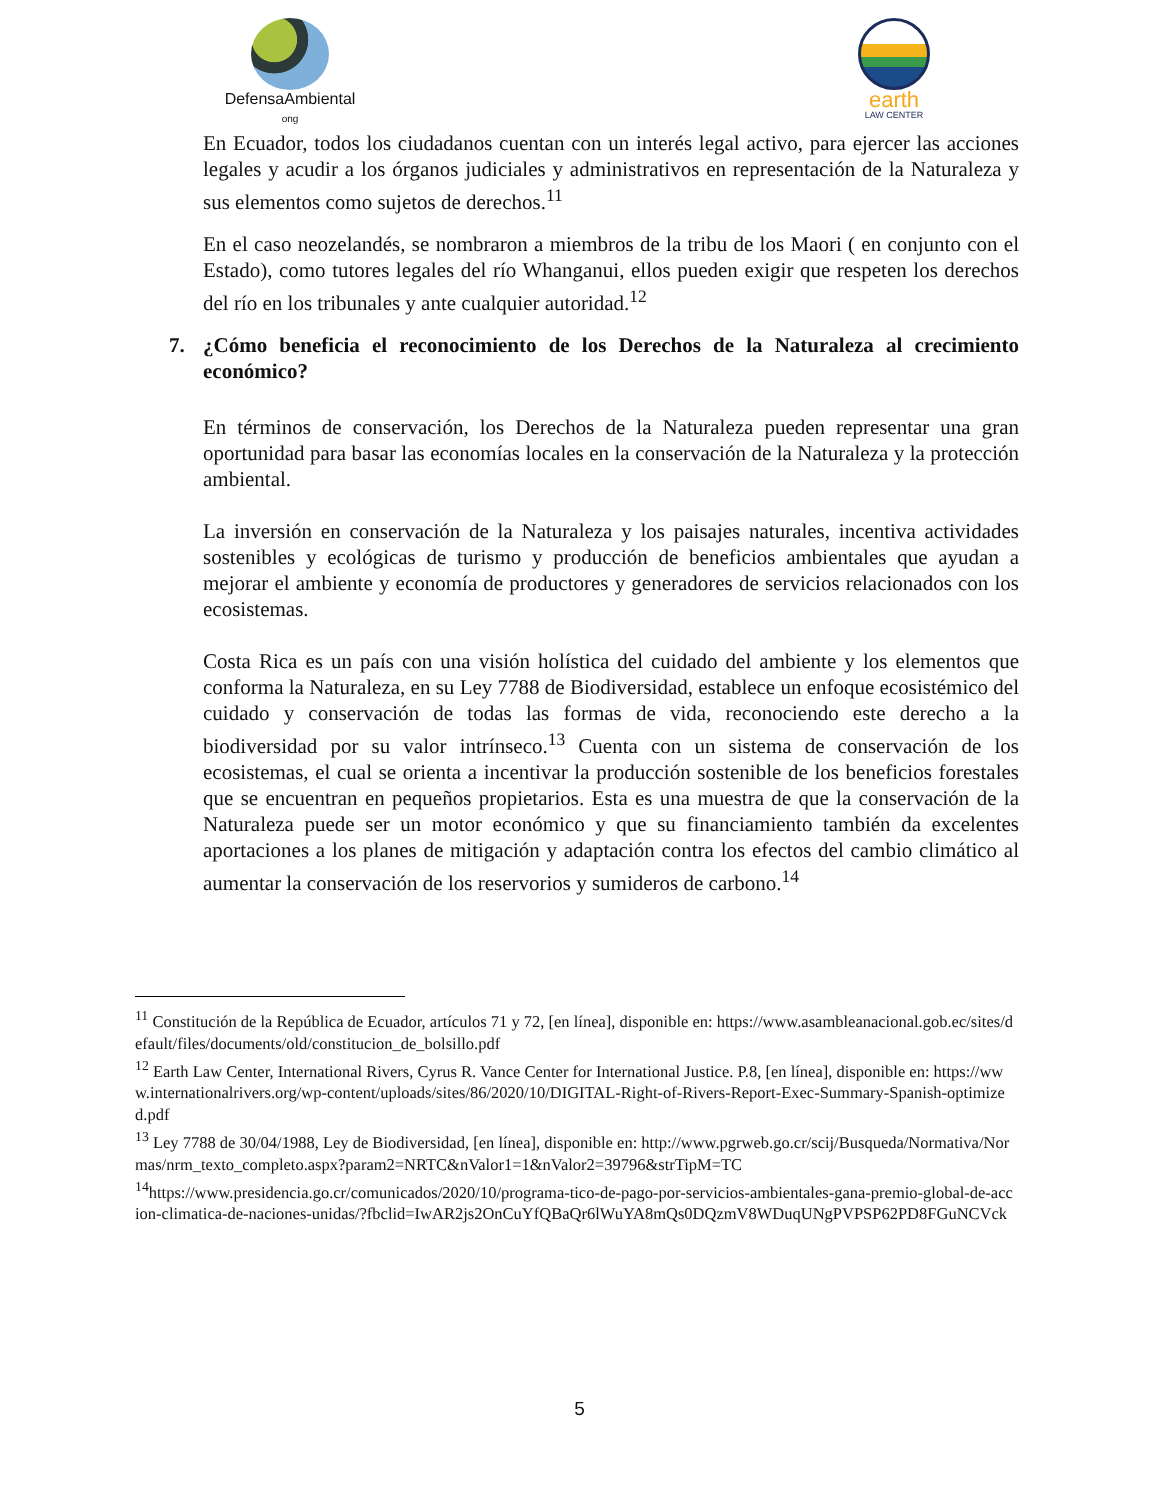DefensaAmbiental
ong
earth
LAW CENTER
En Ecuador, todos los ciudadanos cuentan con un interés legal activo, para ejercer las acciones legales y acudir a los órganos judiciales y administrativos en representación de la Naturaleza y sus elementos como sujetos de derechos.<sup>11</sup>
En el caso neozelandés, se nombraron a miembros de la tribu de los Maori ( en conjunto con el Estado), como tutores legales del río Whanganui, ellos pueden exigir que respeten los derechos del río en los tribunales y ante cualquier autoridad.<sup>12</sup>
7. ¿Cómo beneficia el reconocimiento de los Derechos de la Naturaleza al crecimiento económico?
En términos de conservación, los Derechos de la Naturaleza pueden representar una gran oportunidad para basar las economías locales en la conservación de la Naturaleza y la protección ambiental.
La inversión en conservación de la Naturaleza y los paisajes naturales, incentiva actividades sostenibles y ecológicas de turismo y producción de beneficios ambientales que ayudan a mejorar el ambiente y economía de productores y generadores de servicios relacionados con los ecosistemas.
Costa Rica es un país con una visión holística del cuidado del ambiente y los elementos que conforma la Naturaleza, en su Ley 7788 de Biodiversidad, establece un enfoque ecosistémico del cuidado y conservación de todas las formas de vida, reconociendo este derecho a la biodiversidad por su valor intrínseco.<sup>13</sup> Cuenta con un sistema de conservación de los ecosistemas, el cual se orienta a incentivar la producción sostenible de los beneficios forestales que se encuentran en pequeños propietarios. Esta es una muestra de que la conservación de la Naturaleza puede ser un motor económico y que su financiamiento también da excelentes aportaciones a los planes de mitigación y adaptación contra los efectos del cambio climático al aumentar la conservación de los reservorios y sumideros de carbono.<sup>14</sup>
<sup>11</sup> Constitución de la República de Ecuador, artículos 71 y 72, [en línea], disponible en: https://www.asambleanacional.gob.ec/sites/default/files/documents/old/constitucion_de_bolsillo.pdf
<sup>12</sup> Earth Law Center, International Rivers, Cyrus R. Vance Center for International Justice. P.8, [en línea], disponible en: https://www.internationalrivers.org/wp-content/uploads/sites/86/2020/10/DIGITAL-Right-of-Rivers-Report-Exec-Summary-Spanish-optimized.pdf
<sup>13</sup> Ley 7788 de 30/04/1988, Ley de Biodiversidad, [en línea], disponible en: http://www.pgrweb.go.cr/scij/Busqueda/Normativa/Normas/nrm_texto_completo.aspx?param2=NRTC&nValor1=1&nValor2=39796&strTipM=TC
<sup>14</sup> https://www.presidencia.go.cr/comunicados/2020/10/programa-tico-de-pago-por-servicios-ambientales-gana-premio-global-de-accion-climatica-de-naciones-unidas/?fbclid=IwAR2js2OnCuYfQBaQr6lWuYA8mQs0DQzmV8WDuqUNgPVPSP62PD8FGuNCVck
5